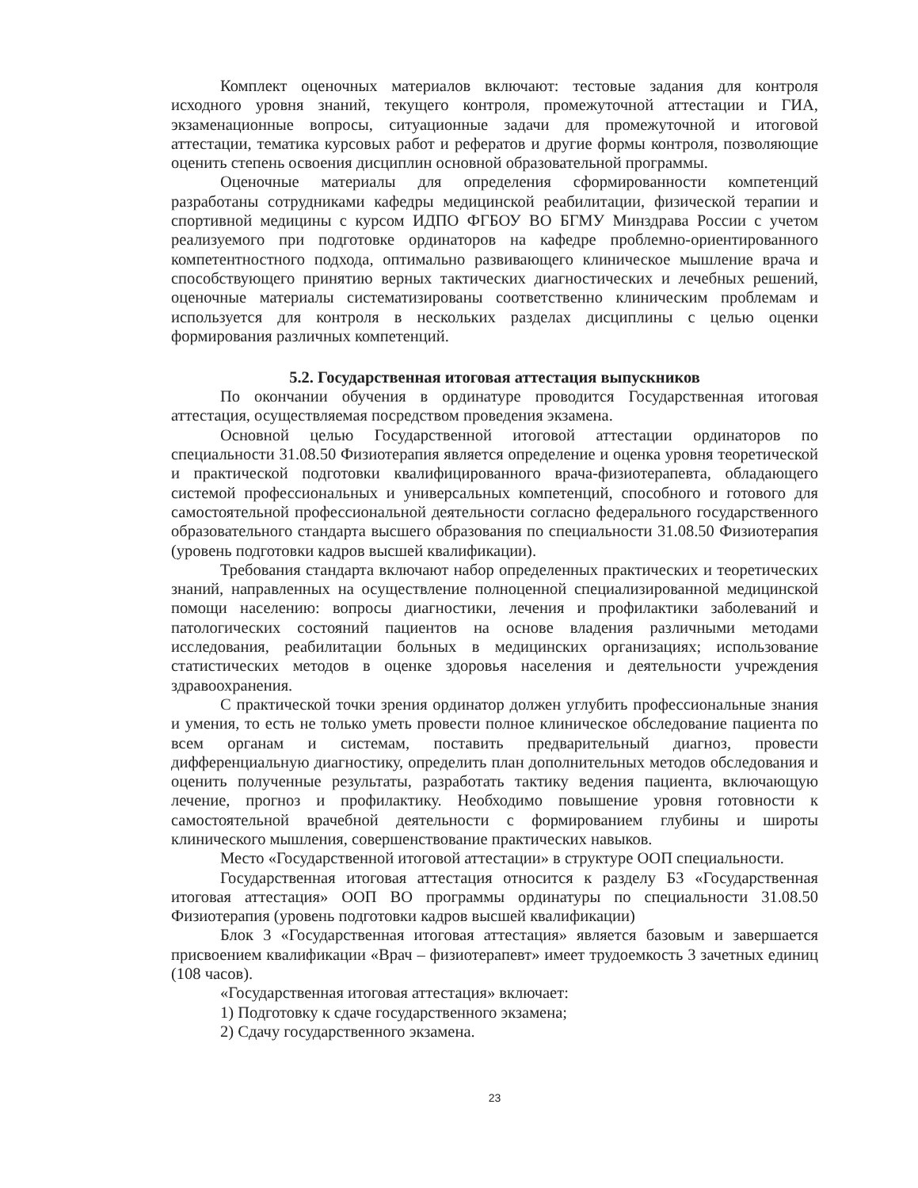Комплект оценочных материалов включают: тестовые задания для контроля исходного уровня знаний, текущего контроля, промежуточной аттестации и ГИА, экзаменационные вопросы, ситуационные задачи для промежуточной и итоговой аттестации, тематика курсовых работ и рефератов и другие формы контроля, позволяющие оценить степень освоения дисциплин основной образовательной программы.
Оценочные материалы для определения сформированности компетенций разработаны сотрудниками кафедры медицинской реабилитации, физической терапии и спортивной медицины с курсом ИДПО ФГБОУ ВО БГМУ Минздрава России с учетом реализуемого при подготовке ординаторов на кафедре проблемно-ориентированного компетентностного подхода, оптимально развивающего клиническое мышление врача и способствующего принятию верных тактических диагностических и лечебных решений, оценочные материалы систематизированы соответственно клиническим проблемам и используется для контроля в нескольких разделах дисциплины с целью оценки формирования различных компетенций.
5.2. Государственная итоговая аттестация выпускников
По окончании обучения в ординатуре проводится Государственная итоговая аттестация, осуществляемая посредством проведения экзамена.
Основной целью Государственной итоговой аттестации ординаторов по специальности 31.08.50 Физиотерапия является определение и оценка уровня теоретической и практической подготовки квалифицированного врача-физиотерапевта, обладающего системой профессиональных и универсальных компетенций, способного и готового для самостоятельной профессиональной деятельности согласно федерального государственного образовательного стандарта высшего образования по специальности 31.08.50 Физиотерапия (уровень подготовки кадров высшей квалификации).
Требования стандарта включают набор определенных практических и теоретических знаний, направленных на осуществление полноценной специализированной медицинской помощи населению: вопросы диагностики, лечения и профилактики заболеваний и патологических состояний пациентов на основе владения различными методами исследования, реабилитации больных в медицинских организациях; использование статистических методов в оценке здоровья населения и деятельности учреждения здравоохранения.
С практической точки зрения ординатор должен углубить профессиональные знания и умения, то есть не только уметь провести полное клиническое обследование пациента по всем органам и системам, поставить предварительный диагноз, провести дифференциальную диагностику, определить план дополнительных методов обследования и оценить полученные результаты, разработать тактику ведения пациента, включающую лечение, прогноз и профилактику. Необходимо повышение уровня готовности к самостоятельной врачебной деятельности с формированием глубины и широты клинического мышления, совершенствование практических навыков.
Место «Государственной итоговой аттестации» в структуре ООП специальности.
Государственная итоговая аттестация относится к разделу Б3 «Государственная итоговая аттестация» ООП ВО программы ординатуры по специальности 31.08.50 Физиотерапия (уровень подготовки кадров высшей квалификации)
Блок 3 «Государственная итоговая аттестация» является базовым и завершается присвоением квалификации «Врач – физиотерапевт» имеет трудоемкость 3 зачетных единиц (108 часов).
«Государственная итоговая аттестация» включает:
1) Подготовку к сдаче государственного экзамена;
2) Сдачу государственного экзамена.
23